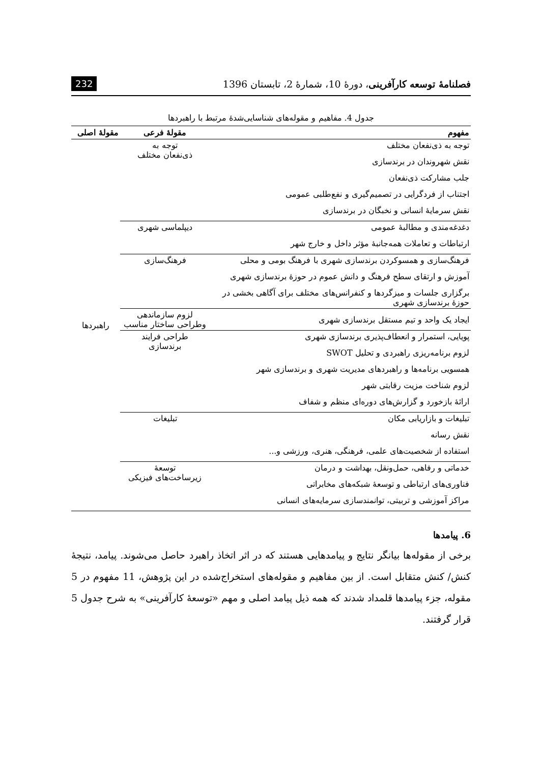فصلنامهٔ توسعه کارآفرینی، دورهٔ 10، شمارهٔ 2، تابستان 1396 232
جدول 4. مفاهیم و مقوله‌های شناسایی‌شدهٔ مرتبط با راهبردها
| مفهوم | مقولهٔ فرعی | مقولهٔ اصلی |
| --- | --- | --- |
| توجه به ذی‌نفعان مختلف | توجه به ذی‌نفعان مختلف | راهبردها |
| نقش شهروندان در برندسازی | | |
| جلب مشارکت ذی‌نفعان | | |
| اجتناب از فردگرایی در تصمیم‌گیری و نفع‌طلبی عمومی | | |
| نقش سرمایهٔ انسانی و نخبگان در برندسازی | | |
| دغدغه‌مندی و مطالبهٔ عمومی | دیپلماسی شهری | |
| ارتباطات و تعاملات همه‌جانبهٔ مؤثر داخل و خارج شهر | | |
| فرهنگ‌سازی و همسوکردن برندسازی شهری با فرهنگ بومی و محلی | فرهنگ‌سازی | |
| آموزش و ارتقای سطح فرهنگ و دانش عموم در حوزهٔ برندسازی شهری | | |
| برگزاری جلسات و میزگردها و کنفرانس‌های مختلف برای آگاهی بخشی در حوزهٔ برندسازی شهری | | |
| ایجاد یک واحد و تیم مستقل برندسازی شهری | لزوم سازماندهی وطراحی ساختار مناسب | |
| پویایی، استمرار و انعطاف‌پذیری برندسازی شهری | طراحی فرایند برندسازی | |
| لزوم برنامه‌ریزی راهبردی و تحلیل SWOT | | |
| همسویی برنامه‌ها و راهبردهای مدیریت شهری و برندسازی شهر | | |
| لزوم شناخت مزیت رقابتی شهر | | |
| ارائهٔ بازخورد و گزارش‌های دوره‌ای منظم و شفاف | | |
| تبلیغات و بازاریابی مکان | تبلیغات | |
| نقش رسانه | | |
| استفاده از شخصیت‌های علمی، فرهنگی، هنری، ورزشی و... | | |
| خدماتی و رفاهی، حمل‌ونقل، بهداشت و درمان | توسعهٔ زیرساخت‌های فیزیکی | |
| فناوری‌های ارتباطی و توسعهٔ شبکه‌های مخابراتی | | |
| مراکز آموزشی و تربیتی، توانمندسازی سرمایه‌های انسانی | | |
6. پیامدها
برخی از مقوله‌ها بیانگر نتایج و پیامدهایی هستند که در اثر اتخاذ راهبرد حاصل می‌شوند. پیامد، نتیجهٔ کنش/ کنش متقابل است. از بین مفاهیم و مقوله‌های استخراج‌شده در این پژوهش، 11 مفهوم در 5 مقوله، جزء پیامدها قلمداد شدند که همه ذیل پیامد اصلی و مهم «توسعهٔ کارآفرینی» به شرح جدول 5 قرار گرفتند.